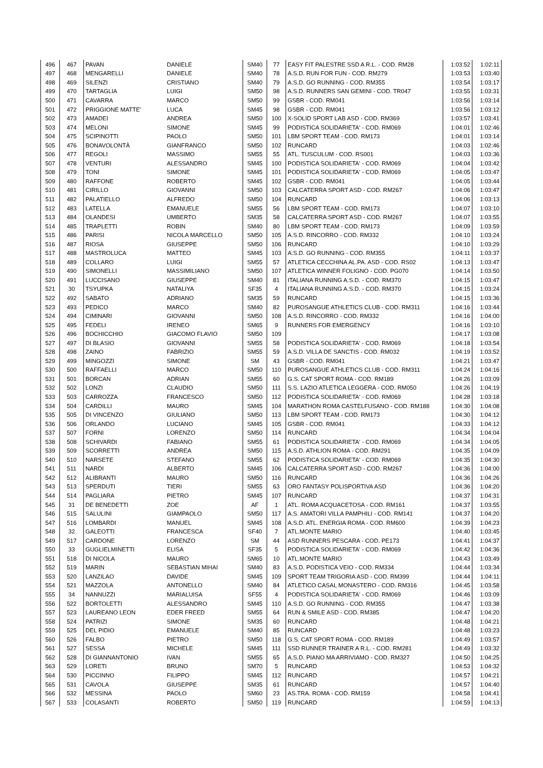| 496 | 467 | PAVAN | DANIELE | SM40 | 77 | EASY FIT PALESTRE SSD A R.L. - COD. RM28 | 1:03:52 | 1:02:11 |
| 497 | 468 | MENGARELLI | DANIELE | SM40 | 78 | A.S.D. RUN FOR FUN - COD. RM279 | 1:03:53 | 1:03:40 |
| 498 | 469 | SILENZI | CRISTIANO | SM40 | 79 | A.S.D. GO RUNNING - COD. RM355 | 1:03:54 | 1:03:17 |
| 499 | 470 | TARTAGLIA | LUIGI | SM50 | 98 | A.S.D. RUNNERS SAN GEMINI - COD. TR047 | 1:03:55 | 1:03:31 |
| 500 | 471 | CAVARRA | MARCO | SM50 | 99 | GSBR - COD. RM041 | 1:03:56 | 1:03:14 |
| 501 | 472 | PRIGGIONE MATTE' | LUCA | SM45 | 98 | GSBR - COD. RM041 | 1:03:56 | 1:03:12 |
| 502 | 473 | AMADEI | ANDREA | SM50 | 100 | X-SOLID SPORT LAB ASD - COD. RM369 | 1:03:57 | 1:03:41 |
| 503 | 474 | MELONI | SIMONE | SM45 | 99 | PODISTICA SOLIDARIETA' - COD. RM069 | 1:04:01 | 1:02:46 |
| 504 | 475 | SCIPINOTTI | PAOLO | SM50 | 101 | LBM SPORT TEAM - COD. RM173 | 1:04:01 | 1:03:14 |
| 505 | 476 | BONAVOLONTÀ | GIANFRANCO | SM50 | 102 | RUNCARD | 1:04:03 | 1:02:46 |
| 506 | 477 | REGOLI | MASSIMO | SM55 | 55 | ATL. TUSCULUM - COD. RS001 | 1:04:03 | 1:03:36 |
| 507 | 478 | VENTURI | ALESSANDRO | SM45 | 100 | PODISTICA SOLIDARIETA' - COD. RM069 | 1:04:04 | 1:03:42 |
| 508 | 479 | TONI | SIMONE | SM45 | 101 | PODISTICA SOLIDARIETA' - COD. RM069 | 1:04:05 | 1:03:47 |
| 509 | 480 | RAFFONE | ROBERTO | SM45 | 102 | GSBR - COD. RM041 | 1:04:05 | 1:03:44 |
| 510 | 481 | CIRILLO | GIOVANNI | SM50 | 103 | CALCATERRA SPORT ASD - COD. RM267 | 1:04:06 | 1:03:47 |
| 511 | 482 | PALATIELLO | ALFREDO | SM50 | 104 | RUNCARD | 1:04:06 | 1:03:13 |
| 512 | 483 | LATELLA | EMANUELE | SM55 | 56 | LBM SPORT TEAM - COD. RM173 | 1:04:07 | 1:03:10 |
| 513 | 484 | OLANDESI | UMBERTO | SM35 | 58 | CALCATERRA SPORT ASD - COD. RM267 | 1:04:07 | 1:03:55 |
| 514 | 485 | TRAPLETTI | ROBIN | SM40 | 80 | LBM SPORT TEAM - COD. RM173 | 1:04:09 | 1:03:59 |
| 515 | 486 | PARISI | NICOLA MARCELLO | SM50 | 105 | A.S.D. RINCORRO - COD. RM332 | 1:04:10 | 1:03:24 |
| 516 | 487 | RIOSA | GIUSEPPE | SM50 | 106 | RUNCARD | 1:04:10 | 1:03:29 |
| 517 | 488 | MASTROLUCA | MATTEO | SM45 | 103 | A.S.D. GO RUNNING - COD. RM355 | 1:04:11 | 1:03:37 |
| 518 | 489 | COLLARO | LUIGI | SM55 | 57 | ATLETICA CECCHINA AL.PA. ASD - COD. RS02 | 1:04:13 | 1:03:47 |
| 519 | 490 | SIMONELLI | MASSIMILIANO | SM50 | 107 | ATLETICA WINNER FOLIGNO - COD. PG070 | 1:04:14 | 1:03:50 |
| 520 | 491 | LUCCISANO | GIUSEPPE | SM40 | 81 | ITALIANA RUNNING A.S.D. - COD. RM370 | 1:04:15 | 1:03:47 |
| 521 | 30 | TSYUPKA | NATALIYA | SF35 | 4 | ITALIANA RUNNING A.S.D. - COD. RM370 | 1:04:15 | 1:03:24 |
| 522 | 492 | SABATO | ADRIANO | SM35 | 59 | RUNCARD | 1:04:15 | 1:03:36 |
| 523 | 493 | PEDICO | MARCO | SM40 | 82 | PUROSANGUE ATHLETICS CLUB - COD. RM311 | 1:04:16 | 1:03:44 |
| 524 | 494 | CIMINARI | GIOVANNI | SM50 | 108 | A.S.D. RINCORRO - COD. RM332 | 1:04:16 | 1:04:00 |
| 525 | 495 | FEDELI | IRENEO | SM65 | 9 | RUNNERS FOR EMERGENCY | 1:04:16 | 1:03:10 |
| 526 | 496 | BOCHICCHIO | GIACOMO FLAVIO | SM50 | 109 | | 1:04:17 | 1:03:08 |
| 527 | 497 | DI BLASIO | GIOVANNI | SM55 | 58 | PODISTICA SOLIDARIETA' - COD. RM069 | 1:04:18 | 1:03:54 |
| 528 | 498 | ZAINO | FABRIZIO | SM55 | 59 | A.S.D. VILLA DE SANCTIS - COD. RM032 | 1:04:19 | 1:03:52 |
| 529 | 499 | MINGOZZI | SIMONE | SM | 43 | GSBR - COD. RM041 | 1:04:21 | 1:03:47 |
| 530 | 500 | RAFFAELLI | MARCO | SM50 | 110 | PUROSANGUE ATHLETICS CLUB - COD. RM311 | 1:04:24 | 1:04:16 |
| 531 | 501 | BORCAN | ADRIAN | SM55 | 60 | G.S. CAT SPORT ROMA - COD. RM189 | 1:04:26 | 1:03:09 |
| 532 | 502 | LONZI | CLAUDIO | SM50 | 111 | S.S. LAZIO ATLETICA LEGGERA - COD. RM050 | 1:04:26 | 1:04:19 |
| 533 | 503 | CARROZZA | FRANCESCO | SM50 | 112 | PODISTICA SOLIDARIETA' - COD. RM069 | 1:04:28 | 1:03:18 |
| 534 | 504 | CARDILLI | MAURO | SM45 | 104 | MARATHON ROMA CASTELFUSANO - COD. RM188 | 1:04:30 | 1:04:08 |
| 535 | 505 | DI VINCENZO | GIULIANO | SM50 | 113 | LBM SPORT TEAM - COD. RM173 | 1:04:30 | 1:04:12 |
| 536 | 506 | ORLANDO | LUCIANO | SM45 | 105 | GSBR - COD. RM041 | 1:04:33 | 1:04:12 |
| 537 | 507 | FORNI | LORENZO | SM50 | 114 | RUNCARD | 1:04:34 | 1:04:04 |
| 538 | 508 | SCHIVARDI | FABIANO | SM55 | 61 | PODISTICA SOLIDARIETA' - COD. RM069 | 1:04:34 | 1:04:05 |
| 539 | 509 | SCORRETTI | ANDREA | SM50 | 115 | A.S.D. ATHLION ROMA - COD. RM291 | 1:04:35 | 1:04:09 |
| 540 | 510 | NARSETE | STEFANO | SM55 | 62 | PODISTICA SOLIDARIETA' - COD. RM069 | 1:04:35 | 1:04:30 |
| 541 | 511 | NARDI | ALBERTO | SM45 | 106 | CALCATERRA SPORT ASD - COD. RM267 | 1:04:36 | 1:04:00 |
| 542 | 512 | ALIBRANTI | MAURO | SM50 | 116 | RUNCARD | 1:04:36 | 1:04:26 |
| 543 | 513 | SPERDUTI | TIERI | SM55 | 63 | ORO FANTASY POLISPORTIVA ASD | 1:04:36 | 1:04:20 |
| 544 | 514 | PAGLIARA | PIETRO | SM45 | 107 | RUNCARD | 1:04:37 | 1:04:31 |
| 545 | 31 | DE BENEDETTI | ZOE | AF | 1 | ATL. ROMA ACQUACETOSA - COD. RM161 | 1:04:37 | 1:03:55 |
| 546 | 515 | SALULINI | GIAMPAOLO | SM50 | 117 | A.S. AMATORI VILLA PAMPHILI - COD. RM141 | 1:04:37 | 1:04:20 |
| 547 | 516 | LOMBARDI | MANUEL | SM45 | 108 | A.S.D. ATL. ENERGIA ROMA - COD. RM600 | 1:04:39 | 1:04:23 |
| 548 | 32 | GALEOTTI | FRANCESCA | SF40 | 7 | ATL.MONTE MARIO | 1:04:40 | 1:03:45 |
| 549 | 517 | CARDONE | LORENZO | SM | 44 | ASD RUNNERS PESCARA - COD. PE173 | 1:04:41 | 1:04:37 |
| 550 | 33 | GUGLIELMINETTI | ELISA | SF35 | 5 | PODISTICA SOLIDARIETA' - COD. RM069 | 1:04:42 | 1:04:36 |
| 551 | 518 | DI NICOLA | MAURO | SM65 | 10 | ATL.MONTE MARIO | 1:04:43 | 1:03:49 |
| 552 | 519 | MARIN | SEBASTIAN MIHAI | SM40 | 83 | A.S.D. PODISTICA VEIO - COD. RM334 | 1:04:44 | 1:03:34 |
| 553 | 520 | LANZILAO | DAVIDE | SM45 | 109 | SPORT TEAM TRIGORIA ASD - COD. RM399 | 1:04:44 | 1:04:11 |
| 554 | 521 | MAZZOLA | ANTONELLO | SM40 | 84 | ATLETICO CASAL MONASTERO - COD. RM316 | 1:04:45 | 1:03:58 |
| 555 | 34 | NANNUZZI | MARIALUISA | SF55 | 4 | PODISTICA SOLIDARIETA' - COD. RM069 | 1:04:46 | 1:03:09 |
| 556 | 522 | BORTOLETTI | ALESSANDRO | SM45 | 110 | A.S.D. GO RUNNING - COD. RM355 | 1:04:47 | 1:03:38 |
| 557 | 523 | LAUREANO LEON | EDER FREED | SM55 | 64 | RUN & SMILE ASD - COD. RM385 | 1:04:47 | 1:04:20 |
| 558 | 524 | PATRIZI | SIMONE | SM35 | 60 | RUNCARD | 1:04:48 | 1:04:21 |
| 559 | 525 | DEL PIDIO | EMANUELE | SM40 | 85 | RUNCARD | 1:04:48 | 1:03:23 |
| 560 | 526 | FALBO | PIETRO | SM50 | 118 | G.S. CAT SPORT ROMA - COD. RM189 | 1:04:49 | 1:03:57 |
| 561 | 527 | SESSA | MICHELE | SM45 | 111 | SSD RUNNER TRAINER A R.L. - COD. RM281 | 1:04:49 | 1:03:32 |
| 562 | 528 | DI GIANNANTONIO | IVAN | SM55 | 65 | A.S.D. PIANO MA ARRIVIAMO - COD. RM327 | 1:04:50 | 1:04:25 |
| 563 | 529 | LORETI | BRUNO | SM70 | 5 | RUNCARD | 1:04:53 | 1:04:32 |
| 564 | 530 | PICCINNO | FILIPPO | SM45 | 112 | RUNCARD | 1:04:57 | 1:04:21 |
| 565 | 531 | CAVOLA | GIUSEPPE | SM35 | 61 | RUNCARD | 1:04:57 | 1:04:40 |
| 566 | 532 | MESSINA | PAOLO | SM60 | 23 | AS.TRA. ROMA - COD. RM159 | 1:04:58 | 1:04:41 |
| 567 | 533 | COLASANTI | ROBERTO | SM50 | 119 | RUNCARD | 1:04:59 | 1:04:13 |